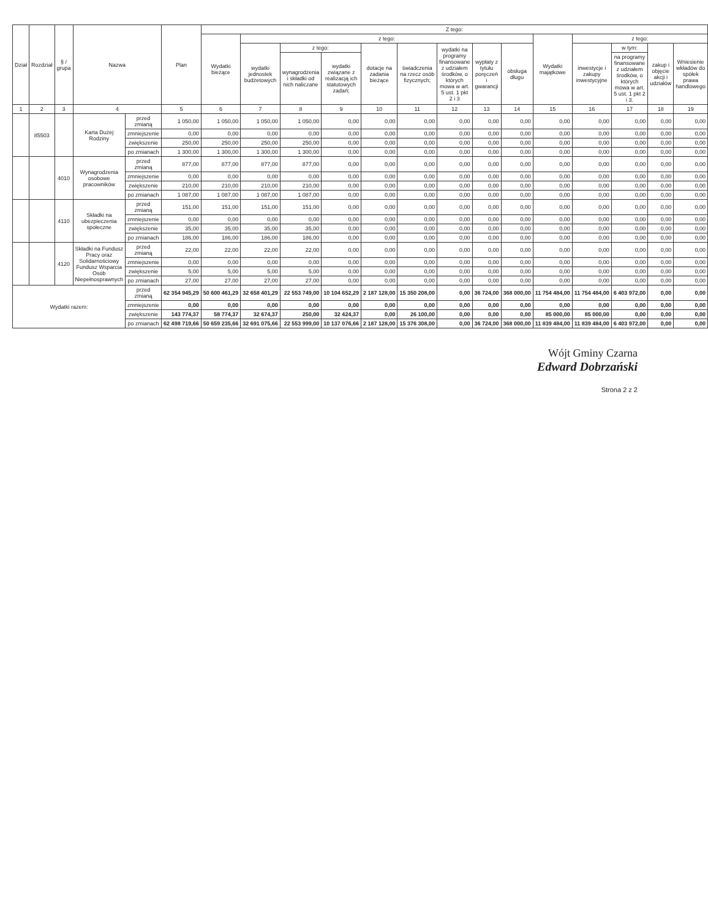| Dział | Rozdział | § / grupa | Nazwa | | Plan | Z tego: | | | | | | | | | | | | | |
| --- | --- | --- | --- | --- | --- | --- | --- | --- | --- | --- | --- | --- | --- | --- | --- | --- | --- | --- | --- |
| | | | | | | Wydatki bieżące | z tego: | | | | | | | | Wydatki majątkowe | z tego: | | | |
| | | | | | | | wydatki jednostek budżetowych | z tego: | | dotacje na zadania bieżące | świadczenia na rzecz osób fizycznych; | wydatki na programy finansowane z udziałem środków, o których mowa w art. 5 ust. 1 pkt 2 i 3 | wypłaty z tytułu poręczeń i gwarancji | obsługa długu | | inwestycje i zakupy inwestycyjne | w tym: | zakup i objęcie akcji i udziałów | Wniesienie wkładów do spółek prawa handlowego |
| | | | | | | | | wynagrodzenia i składki od nich naliczane | wydatki związane z realizacją ich statutowych zadań; | | | | | | | | na programy finansowane z udziałem środków, o których mowa w art. 5 ust. 1 pkt 2 i 3. | | |
| 1 | 2 | 3 | 4 | | 5 | 6 | 7 | 8 | 9 | 10 | 11 | 12 | 13 | 14 | 15 | 16 | 17 | 18 | 19 |
| | 85503 | | Karta Dużej Rodziny | przed zmianą | 1 050,00 | 1 050,00 | 1 050,00 | 1 050,00 | 0,00 | 0,00 | 0,00 | 0,00 | 0,00 | 0,00 | 0,00 | 0,00 | 0,00 | 0,00 | 0,00 |
| | | | | zmniejszenie | 0,00 | 0,00 | 0,00 | 0,00 | 0,00 | 0,00 | 0,00 | 0,00 | 0,00 | 0,00 | 0,00 | 0,00 | 0,00 | 0,00 | 0,00 |
| | | | | zwiększenie | 250,00 | 250,00 | 250,00 | 250,00 | 0,00 | 0,00 | 0,00 | 0,00 | 0,00 | 0,00 | 0,00 | 0,00 | 0,00 | 0,00 | 0,00 |
| | | | | po zmianach | 1 300,00 | 1 300,00 | 1 300,00 | 1 300,00 | 0,00 | 0,00 | 0,00 | 0,00 | 0,00 | 0,00 | 0,00 | 0,00 | 0,00 | 0,00 | 0,00 |
| | | 4010 | Wynagrodzenia osobowe pracowników | przed zmianą | 877,00 | 877,00 | 877,00 | 877,00 | 0,00 | 0,00 | 0,00 | 0,00 | 0,00 | 0,00 | 0,00 | 0,00 | 0,00 | 0,00 | 0,00 |
| | | | | zmniejszenie | 0,00 | 0,00 | 0,00 | 0,00 | 0,00 | 0,00 | 0,00 | 0,00 | 0,00 | 0,00 | 0,00 | 0,00 | 0,00 | 0,00 | 0,00 |
| | | | | zwiększenie | 210,00 | 210,00 | 210,00 | 210,00 | 0,00 | 0,00 | 0,00 | 0,00 | 0,00 | 0,00 | 0,00 | 0,00 | 0,00 | 0,00 | 0,00 |
| | | | | po zmianach | 1 087,00 | 1 087,00 | 1 087,00 | 1 087,00 | 0,00 | 0,00 | 0,00 | 0,00 | 0,00 | 0,00 | 0,00 | 0,00 | 0,00 | 0,00 | 0,00 |
| | | 4110 | Składki na ubezpieczenia społeczne | przed zmianą | 151,00 | 151,00 | 151,00 | 151,00 | 0,00 | 0,00 | 0,00 | 0,00 | 0,00 | 0,00 | 0,00 | 0,00 | 0,00 | 0,00 | 0,00 |
| | | | | zmniejszenie | 0,00 | 0,00 | 0,00 | 0,00 | 0,00 | 0,00 | 0,00 | 0,00 | 0,00 | 0,00 | 0,00 | 0,00 | 0,00 | 0,00 | 0,00 |
| | | | | zwiększenie | 35,00 | 35,00 | 35,00 | 35,00 | 0,00 | 0,00 | 0,00 | 0,00 | 0,00 | 0,00 | 0,00 | 0,00 | 0,00 | 0,00 | 0,00 |
| | | | | po zmianach | 186,00 | 186,00 | 186,00 | 186,00 | 0,00 | 0,00 | 0,00 | 0,00 | 0,00 | 0,00 | 0,00 | 0,00 | 0,00 | 0,00 | 0,00 |
| | | 4120 | Składki na Fundusz Pracy oraz Solidarnościowy Fundusz Wsparcia Osób Niepełnosprawnych | przed zmianą | 22,00 | 22,00 | 22,00 | 22,00 | 0,00 | 0,00 | 0,00 | 0,00 | 0,00 | 0,00 | 0,00 | 0,00 | 0,00 | 0,00 | 0,00 |
| | | | | zmniejszenie | 0,00 | 0,00 | 0,00 | 0,00 | 0,00 | 0,00 | 0,00 | 0,00 | 0,00 | 0,00 | 0,00 | 0,00 | 0,00 | 0,00 | 0,00 |
| | | | | zwiększenie | 5,00 | 5,00 | 5,00 | 5,00 | 0,00 | 0,00 | 0,00 | 0,00 | 0,00 | 0,00 | 0,00 | 0,00 | 0,00 | 0,00 | 0,00 |
| | | | | po zmianach | 27,00 | 27,00 | 27,00 | 27,00 | 0,00 | 0,00 | 0,00 | 0,00 | 0,00 | 0,00 | 0,00 | 0,00 | 0,00 | 0,00 | 0,00 |
| Wydatki razem: | | | | przed zmianą | 62 354 945,29 | 50 600 461,29 | 32 658 401,29 | 22 553 749,00 | 10 104 652,29 | 2 187 128,00 | 15 350 208,00 | 0,00 | 36 724,00 | 368 000,00 | 11 754 484,00 | 11 754 484,00 | 6 403 972,00 | 0,00 | 0,00 |
| | | | | zmniejszenie | 0,00 | 0,00 | 0,00 | 0,00 | 0,00 | 0,00 | 0,00 | 0,00 | 0,00 | 0,00 | 0,00 | 0,00 | 0,00 | 0,00 | 0,00 |
| | | | | zwiększenie | 143 774,37 | 58 774,37 | 32 674,37 | 250,00 | 32 424,37 | 0,00 | 26 100,00 | 0,00 | 0,00 | 0,00 | 85 000,00 | 85 000,00 | 0,00 | 0,00 | 0,00 |
| | | | | po zmianach | 62 498 719,66 | 50 659 235,66 | 32 691 075,66 | 22 553 999,00 | 10 137 076,66 | 2 187 128,00 | 15 376 308,00 | 0,00 | 36 724,00 | 368 000,00 | 11 839 484,00 | 11 839 484,00 | 6 403 972,00 | 0,00 | 0,00 |
Wójt Gminy Czarna
Edward Dobrzański
Strona 2 z 2